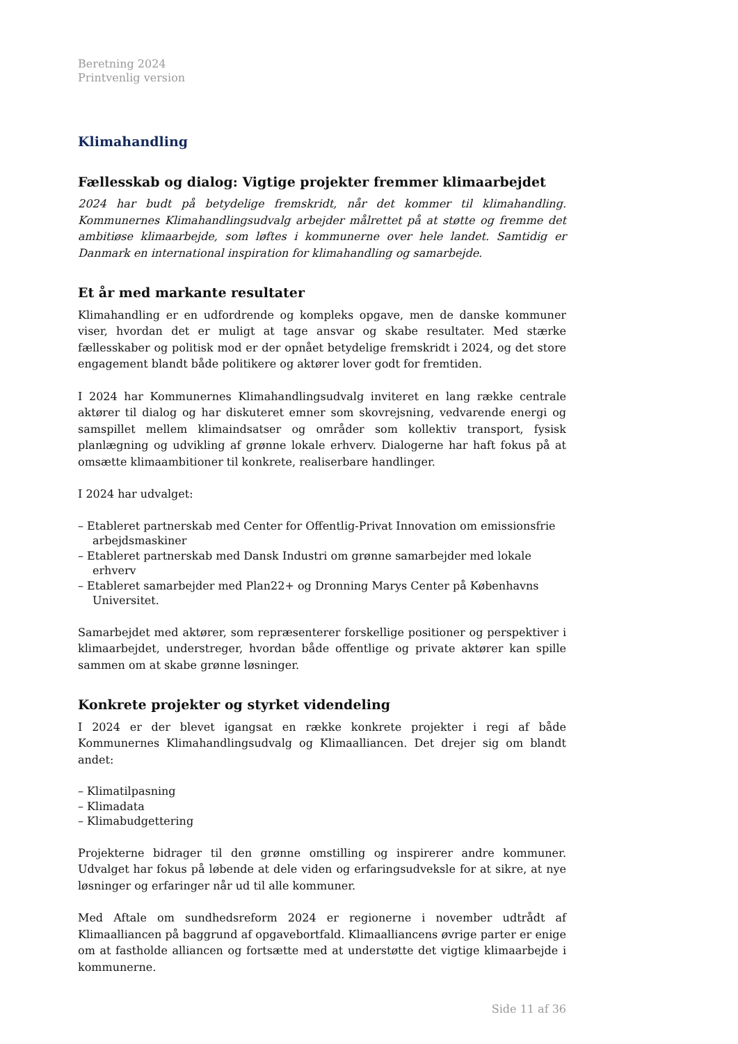Beretning 2024
Printvenlig version
Klimahandling
Fællesskab og dialog: Vigtige projekter fremmer klimaarbejdet
2024 har budt på betydelige fremskridt, når det kommer til klimahandling. Kommunernes Klimahandlingsudvalg arbejder målrettet på at støtte og fremme det ambitiøse klimaarbejde, som løftes i kommunerne over hele landet. Samtidig er Danmark en international inspiration for klimahandling og samarbejde.
Et år med markante resultater
Klimahandling er en udfordrende og kompleks opgave, men de danske kommuner viser, hvordan det er muligt at tage ansvar og skabe resultater. Med stærke fællesskaber og politisk mod er der opnået betydelige fremskridt i 2024, og det store engagement blandt både politikere og aktører lover godt for fremtiden.
I 2024 har Kommunernes Klimahandlingsudvalg inviteret en lang række centrale aktører til dialog og har diskuteret emner som skovrejsning, vedvarende energi og samspillet mellem klimaindsatser og områder som kollektiv transport, fysisk planlægning og udvikling af grønne lokale erhverv. Dialogerne har haft fokus på at omsætte klimaambitioner til konkrete, realiserbare handlinger.
I 2024 har udvalget:
– Etableret partnerskab med Center for Offentlig-Privat Innovation om emissionsfrie arbejdsmaskiner
– Etableret partnerskab med Dansk Industri om grønne samarbejder med lokale erhverv
– Etableret samarbejder med Plan22+ og Dronning Marys Center på Københavns Universitet.
Samarbejdet med aktører, som repræsenterer forskellige positioner og perspektiver i klimaarbejdet, understreger, hvordan både offentlige og private aktører kan spille sammen om at skabe grønne løsninger.
Konkrete projekter og styrket videndeling
I 2024 er der blevet igangsat en række konkrete projekter i regi af både Kommunernes Klimahandlingsudvalg og Klimaalliancen. Det drejer sig om blandt andet:
– Klimatilpasning
– Klimadata
– Klimabudgettering
Projekterne bidrager til den grønne omstilling og inspirerer andre kommuner. Udvalget har fokus på løbende at dele viden og erfaringsudveksle for at sikre, at nye løsninger og erfaringer når ud til alle kommuner.
Med Aftale om sundhedsreform 2024 er regionerne i november udtrådt af Klimaalliancen på baggrund af opgavebortfald. Klimaalliancens øvrige parter er enige om at fastholde alliancen og fortsætte med at understøtte det vigtige klimaarbejde i kommunerne.
Side 11 af 36